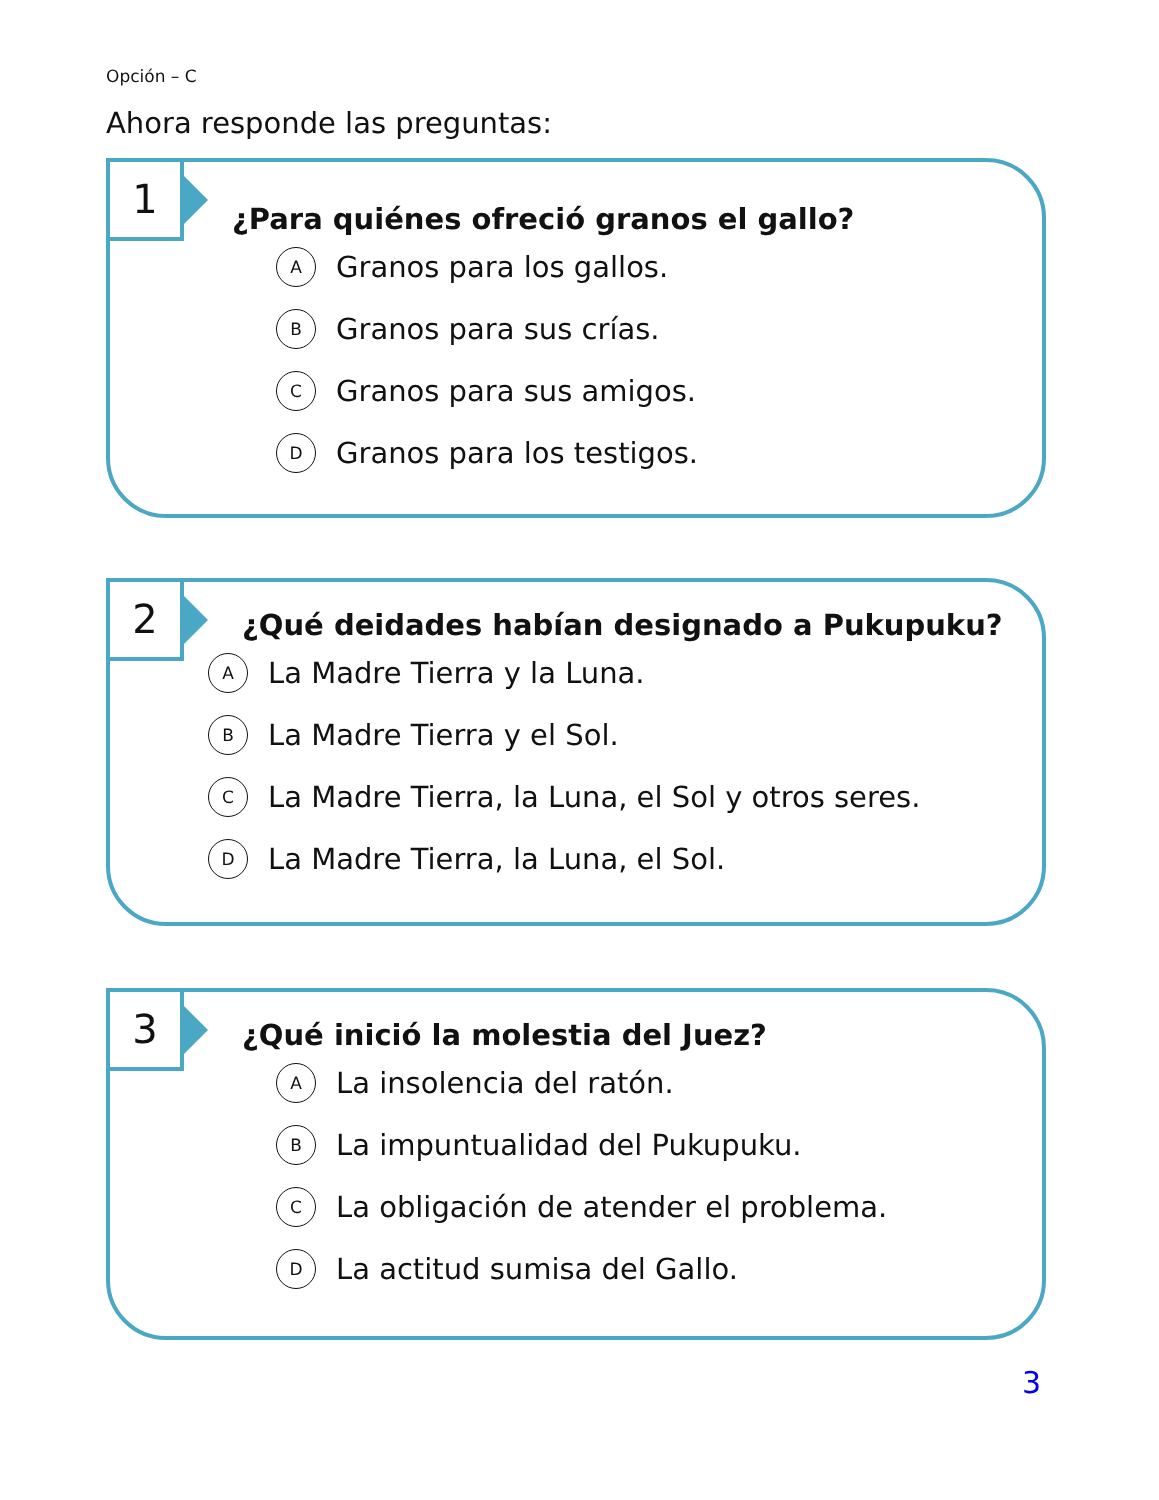Opción – C
Ahora responde las preguntas:
1
¿Para quiénes ofreció granos el gallo?
A Granos para los gallos.
B Granos para sus crías.
C Granos para sus amigos.
D Granos para los testigos.
2
¿Qué deidades habían designado a Pukupuku?
A La Madre Tierra y la Luna.
B La Madre Tierra y el Sol.
C La Madre Tierra, la Luna, el Sol y otros seres.
D La Madre Tierra, la Luna, el Sol.
3
¿Qué inició la molestia del Juez?
A La insolencia del ratón.
B La impuntualidad del Pukupuku.
C La obligación de atender el problema.
D La actitud sumisa del Gallo.
3